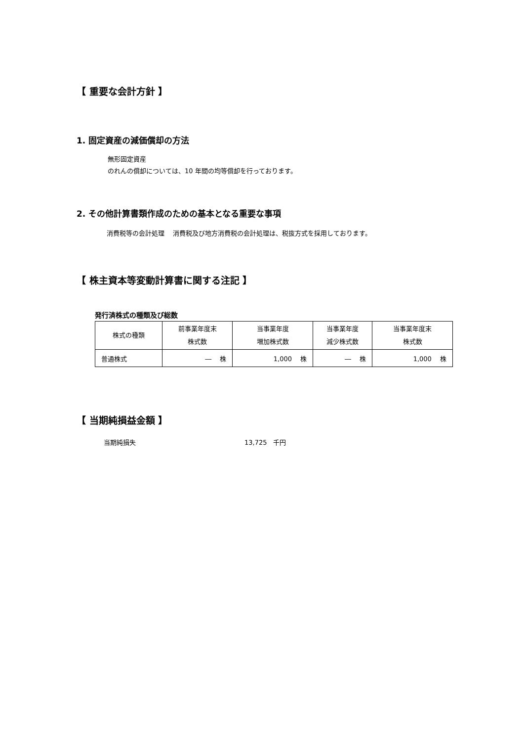【 重要な会計方針 】
1. 固定資産の減価償却の方法
無形固定資産
のれんの償却については、10 年間の均等償却を行っております。
2. その他計算書類作成のための基本となる重要な事項
消費税等の会計処理　 消費税及び地方消費税の会計処理は、税抜方式を採用しております。
【 株主資本等変動計算書に関する注記 】
発行済株式の種類及び総数
| 株式の種類 | 前事業年度末 株式数 | 当事業年度 増加株式数 | 当事業年度 減少株式数 | 当事業年度末 株式数 |
| --- | --- | --- | --- | --- |
| 普通株式 | ― 株 | 1,000 株 | ― 株 | 1,000 株 |
【 当期純損益金額 】
当期純損失 13,725　千円